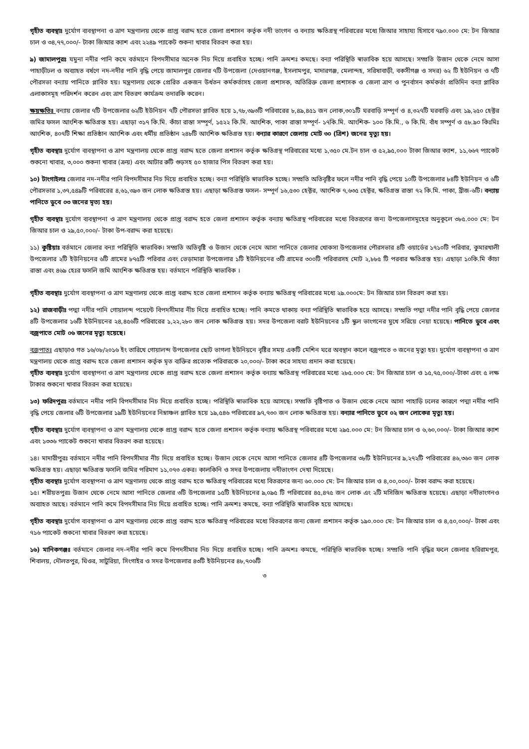গৃহীত ব্যবস্থাঃ দুর্যোগ ব্যবস্থাপনা ও ত্রাণ মন্ত্রণালয় থেকে প্রাপ্ত বরাদ্দ হতে জেলা প্রশাসন কর্তৃক নদী ভাংগন ও বন্যায় ক্ষতিগ্রস্থ পরিবারের মধ্যে জিআর সাহায্য হিসাবে ৭৯০.০০০ মে: টন জিআর চাল ও ৩৪,৭৭,০০০/- টাকা জিআর ক্যাশ এবং ২২৪৯ প্যাকেট শুকনা খাবার বিতরণ করা হয়।
৯) জামালপুরঃ যমুনা নদীর পানি কমে বর্তমানে বিপদসীমার অনেক নিচ দিয়ে প্রবাহিত হচ্ছে। পানি ক্রমশঃ কমছে। বন্যা পরিস্থিতি স্বাভাবিক হয়ে আসছে। সম্প্রতি উজান থেকে নেমে আসা পাহাড়ীঢল ও অব্যাহত বর্ষণে নদ-নদীর পানি বৃদ্ধি পেয়ে জামালপুর জেলার ৭টি উপজেলা (দেওয়ানগঞ্জ, ইসলামপুর, মাদারগঞ্জ, মেলান্দহ, সরিষাবাড়ী, বকসীগঞ্জ ও সদর) ৬২ টি ইউনিয়ন ও ৭টি পৌরসভা বন্যায় পানিতে প্লাবিত হয়। মন্ত্রণালয় থেকে প্রেরিত একজন উর্ধতন কর্মকর্তাসহ জেলা প্রশাসক, অতিরিক্ত জেলা প্রশাসক ও জেলা ত্রাণ ও পুনর্বাসন কর্মকর্তা প্রতিদিন বন্যা প্লাবিত এলাকাসমূহ পরিদর্শন করেন এবং ত্রাণ বিতরণ কার্যক্রম তদারকি করেন।
ক্ষয়ক্ষতিঃ বন্যায় জেলার ৭টি উপজেলার ৬২টি ইউনিয়ন ৭টি পৌরসভা প্লাবিত হয়ে ১,৭৮,৩৯৩টি পরিবারের ৮,৪৯,৪৫১ জন লোক,৩০১টি ঘরবাড়ি সম্পূর্ণ ও ৪,৩২৭টি ঘরবাড়ি এবং ১৯,২৫০ হেক্টর জমির ফসল আংশিক ক্ষতিগ্রস্ত হয়। এছাড়া ৩১৭ কি.মি. কাঁচা রাস্তা সম্পূর্ণ, ১৫২২ কি.মি. আংশিক, পাকা রাস্তা সম্পূর্ণ- ১৭কি.মি. আংশিক- ১০০ কি.মি., ৬ কি.মি. বাঁধ সম্পূর্ণ ও ৫৮.৯০ কিঃমিঃ আংশিক, ৪০৭টি শিক্ষা প্রতিষ্ঠান আংশিক এবং ধর্মীয় প্রতিষ্ঠান ২৪৮টি আংশিক ক্ষতিগ্রস্ত হয়। বন্যার কারণে জেলায় মোট ৩০ (ত্রিশ) জনের মৃত্যু হয়।
গৃহীত ব্যবস্থাঃ দুর্যোগ ব্যবস্থাপনা ও ত্রাণ মন্ত্রণালয় থেকে প্রাপ্ত বরাদ্দ হতে জেলা প্রশাসন কর্তৃক ক্ষতিগ্রস্থ পরিবারের মধ্যে ১,৩৫০ মে.টন চাল ও ৫২,৯৫,০০০ টাকা জিআর ক্যাশ, ১১,৬৬৭ প্যাকেট শুকনো খাবার, ৩,০০০ শুকনা খাবার (ক্রয়) এবং আটার রুটি গুড়সহ ৫০ হাজার পিস বিতরণ করা হয়।
১০) টাংগাইলঃ জেলার নদ-নদীর পানি বিপদসীমার নিচ দিয়ে প্রবাহিত হচ্ছে। বন্যা পরিস্থিতি স্বাভাবিক হচ্ছে। সম্প্রতি অতিবৃষ্টির ফলে নদীর পানি বৃদ্ধি পেয়ে ১০টি উপজেলার ৮৪টি ইউনিয়ন ও ৬টি পৌরসভার ১,৩৭,৫৪৯টি পরিবারের ৪,৬১,৩৯৩ জন লোক ক্ষতিগ্রস্ত হয়। এছাড়া ক্ষতিগ্রস্ত ফসল- সম্পূর্ণ ১৬,৫৩০ হেক্টর, আংশিক ৭,৬৩৫ হেক্টর, ক্ষতিগ্রস্ত রাস্তা ৭২ কি.মি. পাকা, ব্রীজ-৬টি। বন্যায় পানিতে ডুবে ০৩ জনের মৃত্য হয়।
গৃহীত ব্যবস্থাঃ দুর্যোগ ব্যবস্থাপনা ও ত্রাণ মন্ত্রণালয় থেকে প্রাপ্ত বরাদ্দ হতে জেলা প্রশাসন কর্তৃক বন্যায় ক্ষতিগ্রস্থ পরিবারের মধ্যে বিতরণের জন্য উপজেলাসমূহের অনুকূলে ৩৮৫.০০০ মে: টন জিআর চাল ও ২৯,৫০,০০০/- টাকা উপ-বরাদ্দ করা হয়েছে।
১১) কুষ্টিয়াঃ বর্তমানে জেলার বন্যা পরিস্থিতি স্বাভাবিক। সম্প্রতি অতিবৃষ্টি ও উজান থেকে নেমে আসা পানিতে জেলার খোকসা উপজেলার পৌরসভার ৪টি ওয়ার্ডের ১৭১০টি পরিবার, কুমারখালী উপজেলার ২টি ইউনিয়নের ৬টি গ্রামের ৮৭৫টি পরিবার এবং ভেড়ামারা উপজেলার ১টি ইউনিয়নের ৩টি গ্রামের ৩০০টি পরিবারসহ মোট ২,৮৮৫ টি পরবার ক্ষতিগ্রস্ত হয়। এছাড়া ১০কি.মি কাঁচা রাস্তা এবং ৪৬৯ হেঃর ফসলি জমি আংশিক ক্ষতিগ্রস্ত হয়। বর্তমানে পরিস্থিতি স্বাভাবিক ।
গৃহীত ব্যবস্থাঃ দুর্যোগ ব্যবস্থাপনা ও ত্রাণ মন্ত্রণালয় থেকে প্রাপ্ত বরাদ্দ হতে জেলা প্রশাসন কর্তৃক বন্যায় ক্ষতিগ্রস্থ পরিবারের মধ্যে ২৯.০০০মে: টন জিআর চাল বিতরণ করা হয়।
১২) রাজবাড়ীঃ পদ্মা নদীর পানি গোয়ালন্দ পয়েন্টে বিপদসীমার নীচ দিয়ে প্রবাহিত হচ্ছে। পানি কমতে থাকায় বন্যা পরিস্থিতি স্বাভাবিক হয়ে আসছে। সম্প্রতি পদ্মা নদীর পানি বৃদ্ধি পেয়ে জেলার ৪টি উপজেলার ১৬টি ইউনিয়নের ২৪,৪৫৬টি পরিবারের ১,২২,২৮০ জন লোক ক্ষতিগ্রস্ত হয়। সদর উপজেলা বরাট ইউনিয়নের ১টি স্কুল ভাংগনের মুখে সরিয়ে নেয়া হয়েছে। পানিতে ডুবে এবং বজ্রপাতে মোট ০৬ জনের মৃত্যু হয়েছে।
বজ্রপাতঃ এছাড়াও গত ১৬/০৮/২০১৬ ইং তারিখে গোয়ালন্দ উপজেলার ছোট ভাগলা ইউনিয়নে বৃষ্টির সময় একটি মেশিন ঘরে অবস্থান কালে বজ্রপাতে ৩ জনের মৃত্যু হয়। দুর্যোগ ব্যবস্থাপনা ও ত্রাণ মন্ত্রণালয় থেকে প্রাপ্ত বরাদ্দ হতে জেলা প্রশাসন কর্তৃক মৃত ব্যক্তির প্রত্যেক পরিবারকে ২০,০০০/- টাকা করে সাহয্য প্রদান করা হয়েছে।
গৃহীত ব্যবস্থাঃ দুর্যোগ ব্যবস্থাপনা ও ত্রাণ মন্ত্রণালয় থেকে প্রাপ্ত বরাদ্দ হতে জেলা প্রশাসন কর্তৃক বন্যায় ক্ষতিগ্রস্থ পরিবারের মধ্যে ২৮৫.০০০ মে: টন জিআর চাল ও ১৫,৭৫,০০০/-টাকা এবং ৫ লক্ষ টাকার শুকনো খাবার বিতরন করা হয়েছে।
১৩) ফরিদপুরঃ বর্তমানে নদীর পানি বিপদসীমার নিচ দিয়ে প্রবাহিত হচ্ছে। পরিস্থিতি স্বাভাবিক হয়ে আসছে। সম্প্রতি বৃষ্টিপাত ও উজান থেকে নেমে আসা পাহাড়ি ঢলের কারণে পদ্মা নদীর পানি বৃদ্ধি পেয়ে জেলার ৬টি উপজেলার ১৯টি ইউনিয়নের নিম্নাঞ্চল প্লাবিত হয়ে ১৯,৫৪৬ পরিবারের ৯৭,৭৩০ জন লোক ক্ষতিগ্রস্ত হয়। বন্যার পানিতে ডুবে ০২ জন লোকের মৃত্যু হয়।
গৃহীত ব্যবস্থাঃ দুর্যোগ ব্যবস্থাপনা ও ত্রাণ মন্ত্রণালয় থেকে প্রাপ্ত বরাদ্দ হতে জেলা প্রশাসন কর্তৃক বন্যায় ক্ষতিগ্রস্থ পরিবারের মধ্যে ২৯৫.০০০ মে: টন জিআর চাল ও ৬,৬০,০০০/- টাকা জিআর ক্যাশ এবং ১৩৩৬ প্যাকেট শুকনো খাবার বিতরণ করা হয়েছে।
১৪। মাদারীপুরঃ বর্তমানে নদীর পানি বিপদসীমার নীচ দিয়ে প্রবাহিত হচ্ছে। উজান থেকে নেমে আসা পানিতে জেলার ৪টি উপজেলার ৩৮টি ইউনিয়নের ৯,২৭২টি পরিবারের ৪৬,৩৬০ জন লোক ক্ষতিগ্রস্ত হয়। এছাড়া ক্ষতিগ্রস্ত ফসলি জমির পরিমাণ ১১,০৭৩ একর। কালকিনি ও সদর উপজেলায় নদীভাংগন দেখা দিয়েছে।
গৃহীত ব্যবস্থাঃ দুর্যোগ ব্যবস্থাপনা ও ত্রাণ মন্ত্রণালয় থেকে প্রাপ্ত বরাদ্দ হতে ক্ষতিগ্রস্থ পরিবারের মধ্যে বিতরণের জন্য ৬০.০০০ মে: টন জিআর চাল ও ৪,০০,০০০/- টাকা বরাদ্দ করা হয়েছে।
১৫। শরীয়তপুরঃ উজান থেকে নেমে আসা পানিতে জেলার ৩টি উপজেলার ১৫টি ইউনিয়নের ৯,০৯৫ টি পরিবারের ৪৫,৪৭৫ জন লোক এং ২টি মসিজিদ ক্ষতিগ্রস্ত হয়েছে। এছাড়া নদীভাংগনও অব্যাহত আছে। বর্তমানে পানি কমে বিপদসীমার নিচ দিয়ে প্রবাহিত হচ্ছে। পানি ক্রমশঃ কমছে, বন্যা পরিস্থিতি স্বাভাবিক হয়ে আসছে।
গৃহীত ব্যবস্থাঃ দুর্যোগ ব্যবস্থাপনা ও ত্রাণ মন্ত্রণালয় থেকে প্রাপ্ত বরাদ্দ হতে ক্ষতিগ্রস্থ পরিবারের মধ্যে বিতরণের জন্য জেলা প্রশাসন কর্তৃক ১৯০.০০০ মে: টন জিআর চাল ও ৪,৫০,০০০/- টাকা এবং ৭১৬ প্যাকেট শুকনো খাবার বিতরণ করা হয়েছে।
১৬) মানিকগঞ্জঃ বর্তমানে জেলার নদ-নদীর পানি কমে বিপদসীমার নিচ দিয়ে প্রবাহিত হচ্ছে। পানি ক্রমশঃ কমছে, পরিস্থিতি স্বাভাবিক হচ্ছে। সম্প্রতি পানি বৃদ্ধির ফলে জেলার হরিরামপুর, শিবালয়, দৌলতপুর, ঘিওর, সাটুরিয়া, সিংগাইর ও সদর উপজেলার ৪৩টি ইউনিয়নের ৪৮,৭০৬টি
৩